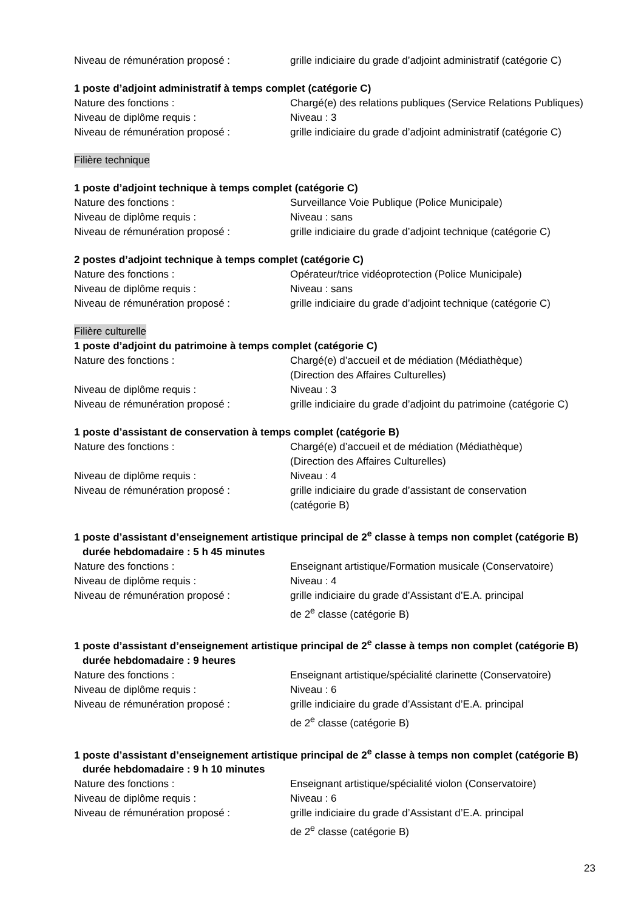Niveau de rémunération proposé : grille indiciaire du grade d’adjoint administratif (catégorie C)
1 poste d’adjoint administratif à temps complet (catégorie C)
Nature des fonctions : Chargé(e) des relations publiques (Service Relations Publiques)
Niveau de diplôme requis : Niveau : 3
Niveau de rémunération proposé : grille indiciaire du grade d’adjoint administratif (catégorie C)
Filière technique
1 poste d’adjoint technique à temps complet (catégorie C)
Nature des fonctions : Surveillance Voie Publique (Police Municipale)
Niveau de diplôme requis : Niveau : sans
Niveau de rémunération proposé : grille indiciaire du grade d’adjoint technique (catégorie C)
2 postes d’adjoint technique à temps complet (catégorie C)
Nature des fonctions : Opérateur/trice vidéoprotection (Police Municipale)
Niveau de diplôme requis : Niveau : sans
Niveau de rémunération proposé : grille indiciaire du grade d’adjoint technique (catégorie C)
Filière culturelle
1 poste d’adjoint du patrimoine à temps complet (catégorie C)
Nature des fonctions : Chargé(e) d’accueil et de médiation (Médiathèque)
(Direction des Affaires Culturelles)
Niveau de diplôme requis : Niveau : 3
Niveau de rémunération proposé : grille indiciaire du grade d’adjoint du patrimoine (catégorie C)
1 poste d’assistant de conservation à temps complet (catégorie B)
Nature des fonctions : Chargé(e) d’accueil et de médiation (Médiathèque)
(Direction des Affaires Culturelles)
Niveau de diplôme requis : Niveau : 4
Niveau de rémunération proposé : grille indiciaire du grade d’assistant de conservation
(catégorie B)
1 poste d’assistant d’enseignement artistique principal de 2<sup>e</sup> classe à temps non complet (catégorie B)
durée hebdomadaire : 5 h 45 minutes
Nature des fonctions : Enseignant artistique/Formation musicale (Conservatoire)
Niveau de diplôme requis : Niveau : 4
Niveau de rémunération proposé : grille indiciaire du grade d’Assistant d’E.A. principal
de 2<sup>e</sup> classe (catégorie B)
1 poste d’assistant d’enseignement artistique principal de 2<sup>e</sup> classe à temps non complet (catégorie B)
durée hebdomadaire : 9 heures
Nature des fonctions : Enseignant artistique/spécialité clarinette (Conservatoire)
Niveau de diplôme requis : Niveau : 6
Niveau de rémunération proposé : grille indiciaire du grade d’Assistant d’E.A. principal
de 2<sup>e</sup> classe (catégorie B)
1 poste d’assistant d’enseignement artistique principal de 2<sup>e</sup> classe à temps non complet (catégorie B)
durée hebdomadaire : 9 h 10 minutes
Nature des fonctions : Enseignant artistique/spécialité violon (Conservatoire)
Niveau de diplôme requis : Niveau : 6
Niveau de rémunération proposé : grille indiciaire du grade d’Assistant d’E.A. principal
de 2<sup>e</sup> classe (catégorie B)
23